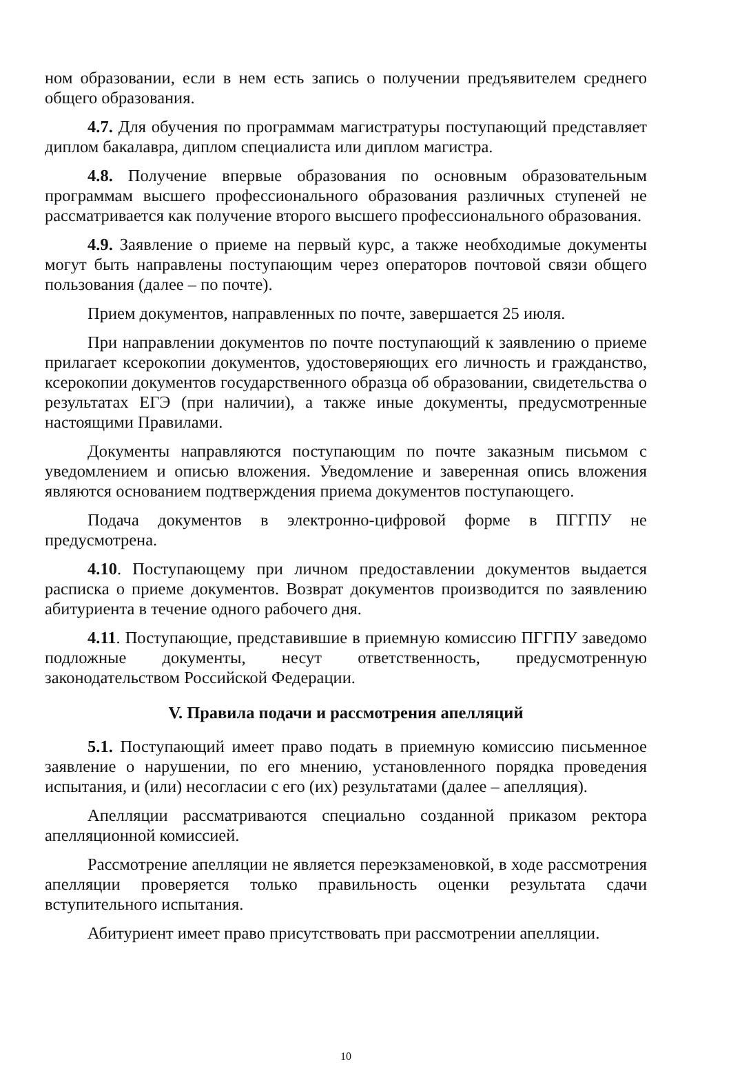ном образовании, если в нем есть запись о получении предъявителем среднего общего образования.
4.7. Для обучения по программам магистратуры поступающий представляет диплом бакалавра, диплом специалиста или диплом магистра.
4.8. Получение впервые образования по основным образовательным программам высшего профессионального образования различных ступеней не рассматривается как получение второго высшего профессионального образования.
4.9. Заявление о приеме на первый курс, а также необходимые документы могут быть направлены поступающим через операторов почтовой связи общего пользования (далее – по почте).
Прием документов, направленных по почте, завершается 25 июля.
При направлении документов по почте поступающий к заявлению о приеме прилагает ксерокопии документов, удостоверяющих его личность и гражданство, ксерокопии документов государственного образца об образовании, свидетельства о результатах ЕГЭ (при наличии), а также иные документы, предусмотренные настоящими Правилами.
Документы направляются поступающим по почте заказным письмом с уведомлением и описью вложения. Уведомление и заверенная опись вложения являются основанием подтверждения приема документов поступающего.
Подача документов в электронно-цифровой форме в ПГГПУ не предусмотрена.
4.10. Поступающему при личном предоставлении документов выдается расписка о приеме документов. Возврат документов производится по заявлению абитуриента в течение одного рабочего дня.
4.11. Поступающие, представившие в приемную комиссию ПГГПУ заведомо подложные документы, несут ответственность, предусмотренную законодательством Российской Федерации.
V. Правила подачи и рассмотрения апелляций
5.1. Поступающий имеет право подать в приемную комиссию письменное заявление о нарушении, по его мнению, установленного порядка проведения испытания, и (или) несогласии с его (их) результатами (далее – апелляция).
Апелляции рассматриваются специально созданной приказом ректора апелляционной комиссией.
Рассмотрение апелляции не является переэкзаменовкой, в ходе рассмотрения апелляции проверяется только правильность оценки результата сдачи вступительного испытания.
Абитуриент имеет право присутствовать при рассмотрении апелляции.
10